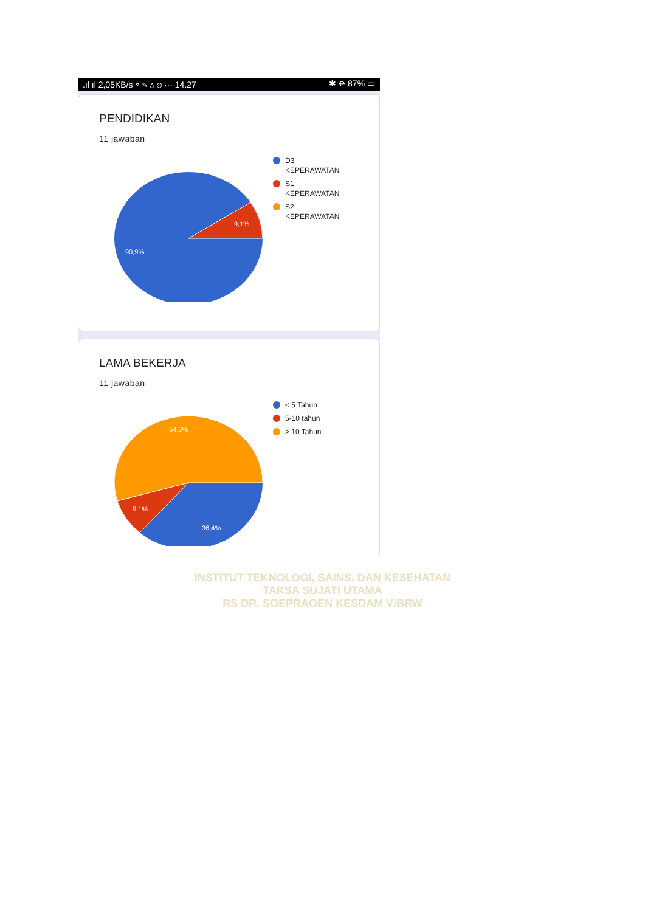.ıl ıl 2,05KB/s ⌔ ✎ △ ◎ ··· 14.27 ✱ ⍾ 87% ▭
PENDIDIKAN
11 jawaban
9,1%
90,9%
D3
KEPERAWATAN
S1
KEPERAWATAN
S2
KEPERAWATAN
LAMA BEKERJA
11 jawaban
54,5%
9,1%
36,4%
< 5 Tahun
5-10 tahun
> 10 Tahun
INSTITUT TEKNOLOGI, SAINS, DAN KESEHATAN
TAKSA SUJATI UTAMA
RS DR. SOEPRAOEN KESDAM V/BRW